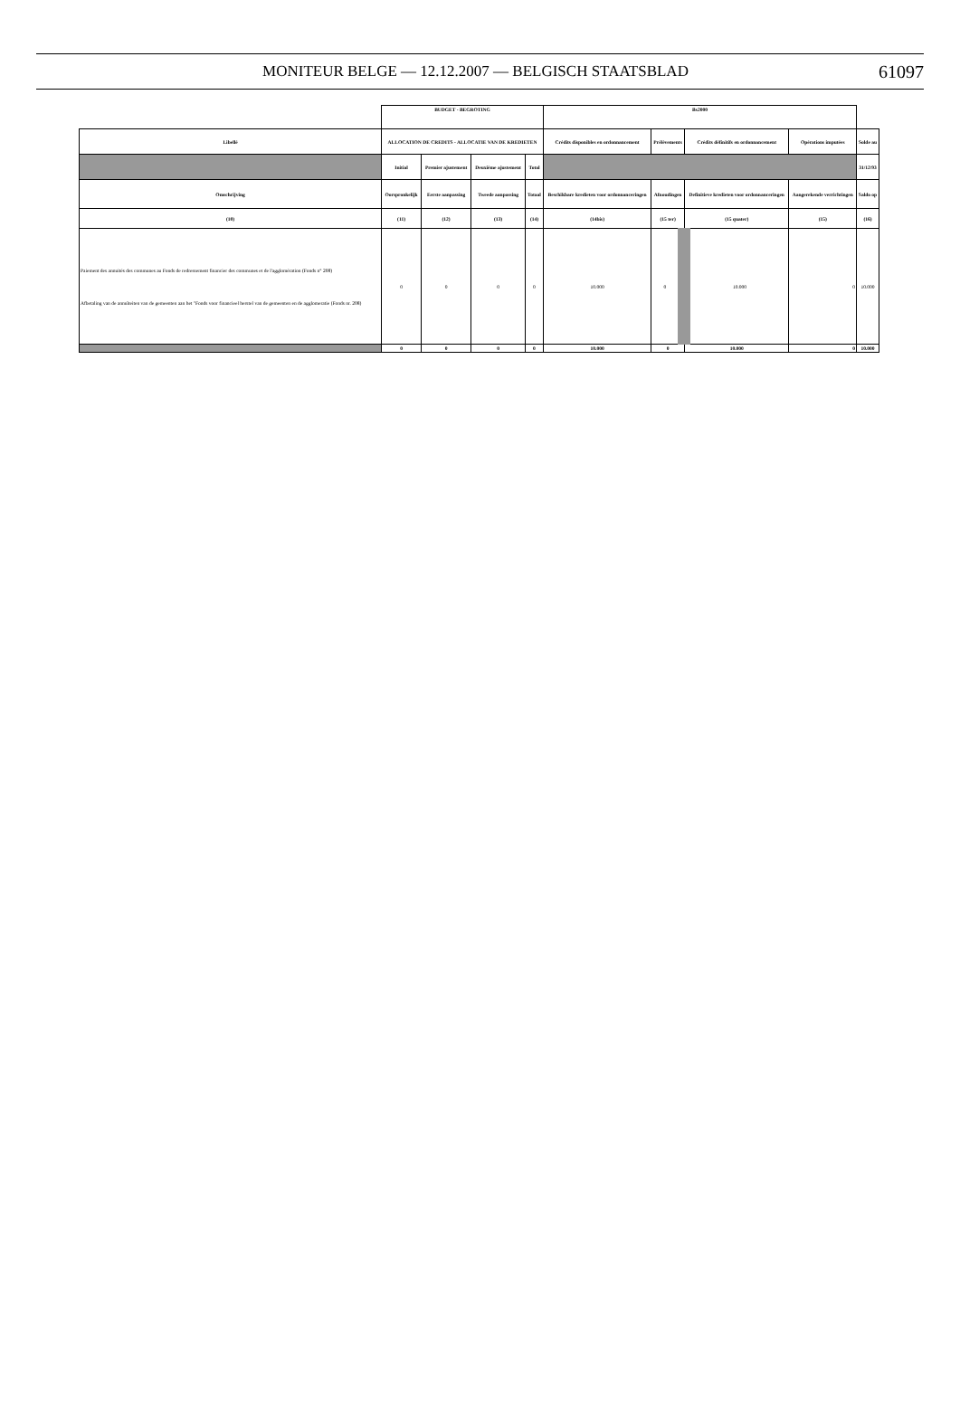MONITEUR BELGE — 12.12.2007 — BELGISCH STAATSBLAD
61097
| | BUDGET - BEGROTING | | | | Bs2000 | | | | |
| Libellé | ALLOCATION DE CREDITS - ALLOCATIE VAN DE KREDIETEN | | | | Crédits disponibles en ordonnancement | Prélèvements | Crédits définitifs en ordonnancement | Opérations imputées | Solde au |
| | Initial | Premier ajustement | Deuxième ajustement | Total | | | | | 31/12/93 |
| Omschrijving | Oorspronkelijk | Eerste aanpassing | Tweede aanpassing | Totaal | Beschikbare kredieten voor ordonnanceringen | Afnoudingen | Definitieve kredieten voor ordonnanceringen | Aangerekende verrichtingen | Saldo op |
| (10) | (11) | (12) | (13) | (14) | (14bis) | (15 ter) | (15 quater) | (15) | (16) |
| Paiement des annuités des communes au Fonds de redressement financier des communes et de l'agglomération (Fonds n° 208) Afbetaling van de annuïteiten van de gemeenten aan het "Fonds voor financieel herstel van de gemeenten en de agglomeratie (Fonds nr. 208) | 0 | 0 | 0 | 0 | 10.000 | 0 | 10.000 | 0 | 10.000 |
| | 0 | 0 | 0 | 0 | 10.000 | 0 | 10.000 | 0 | 10.000 |